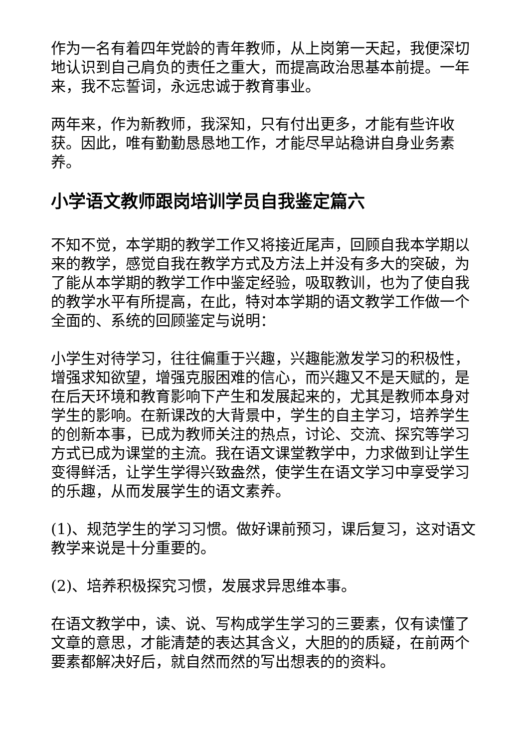作为一名有着四年党龄的青年教师，从上岗第一天起，我便深切地认识到自己肩负的责任之重大，而提高政治思基本前提。一年来，我不忘誓词，永远忠诚于教育事业。
两年来，作为新教师，我深知，只有付出更多，才能有些许收获。因此，唯有勤勤恳恳地工作，才能尽早站稳讲自身业务素养。
小学语文教师跟岗培训学员自我鉴定篇六
不知不觉，本学期的教学工作又将接近尾声，回顾自我本学期以来的教学，感觉自我在教学方式及方法上并没有多大的突破，为了能从本学期的教学工作中鉴定经验，吸取教训，也为了使自我的教学水平有所提高，在此，特对本学期的语文教学工作做一个全面的、系统的回顾鉴定与说明：
小学生对待学习，往往偏重于兴趣，兴趣能激发学习的积极性，增强求知欲望，增强克服困难的信心，而兴趣又不是天赋的，是在后天环境和教育影响下产生和发展起来的，尤其是教师本身对学生的影响。在新课改的大背景中，学生的自主学习，培养学生的创新本事，已成为教师关注的热点，讨论、交流、探究等学习方式已成为课堂的主流。我在语文课堂教学中，力求做到让学生变得鲜活，让学生学得兴致盎然，使学生在语文学习中享受学习的乐趣，从而发展学生的语文素养。
(1)、规范学生的学习习惯。做好课前预习，课后复习，这对语文教学来说是十分重要的。
(2)、培养积极探究习惯，发展求异思维本事。
在语文教学中，读、说、写构成学生学习的三要素，仅有读懂了文章的意思，才能清楚的表达其含义，大胆的的质疑，在前两个要素都解决好后，就自然而然的写出想表的的资料。